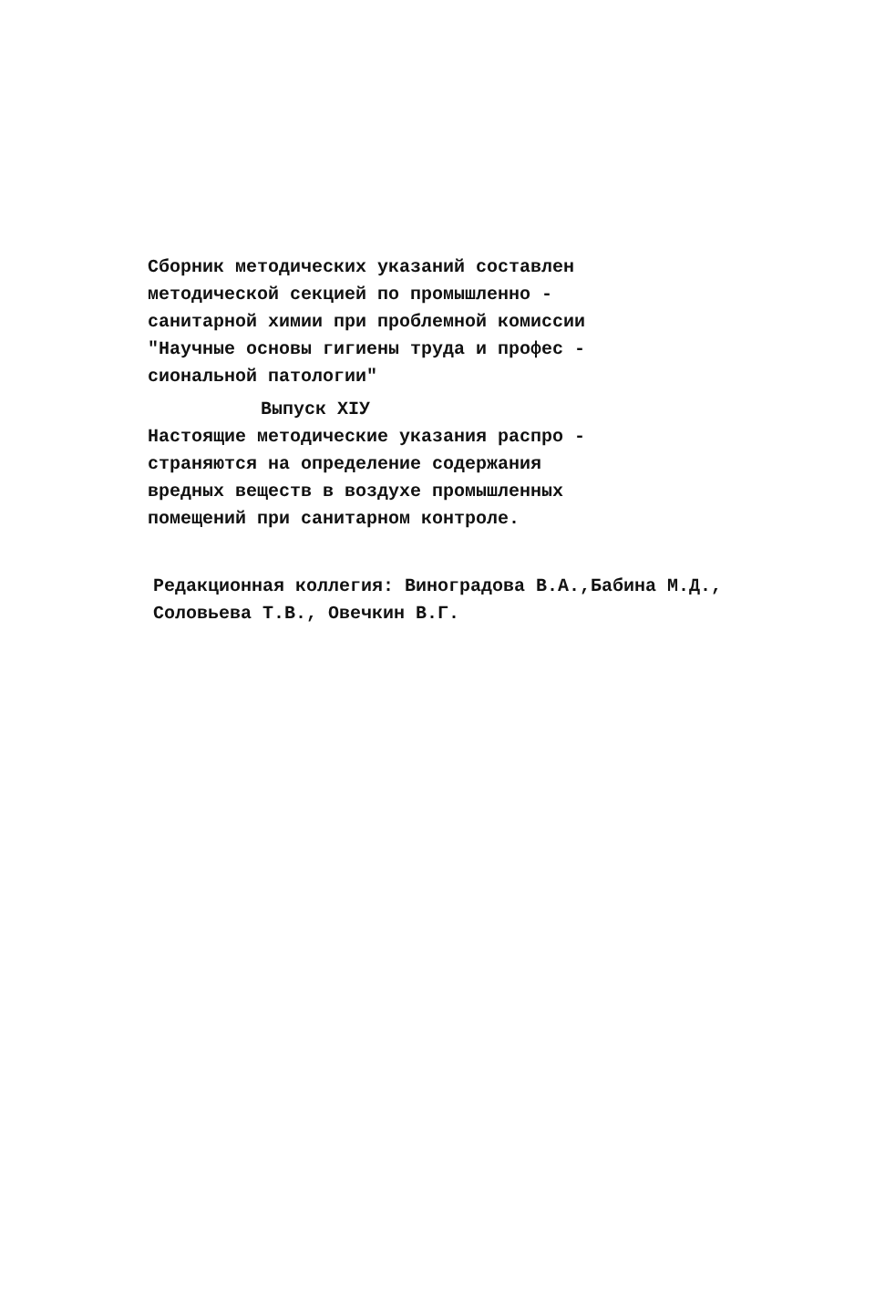Сборник методических указаний составлен
методической секцией по промышленно -
санитарной химии при проблемной комиссии
"Научные основы гигиены труда и профес -
сиональной патологии"
Выпуск XIУ
Настоящие методические указания распро -
страняются на определение содержания
вредных веществ в воздухе промышленных
помещений при санитарном контроле.
Редакционная коллегия: Виноградова В.А.,Бабина М.Д.,
Соловьева Т.В., Овечкин В.Г.